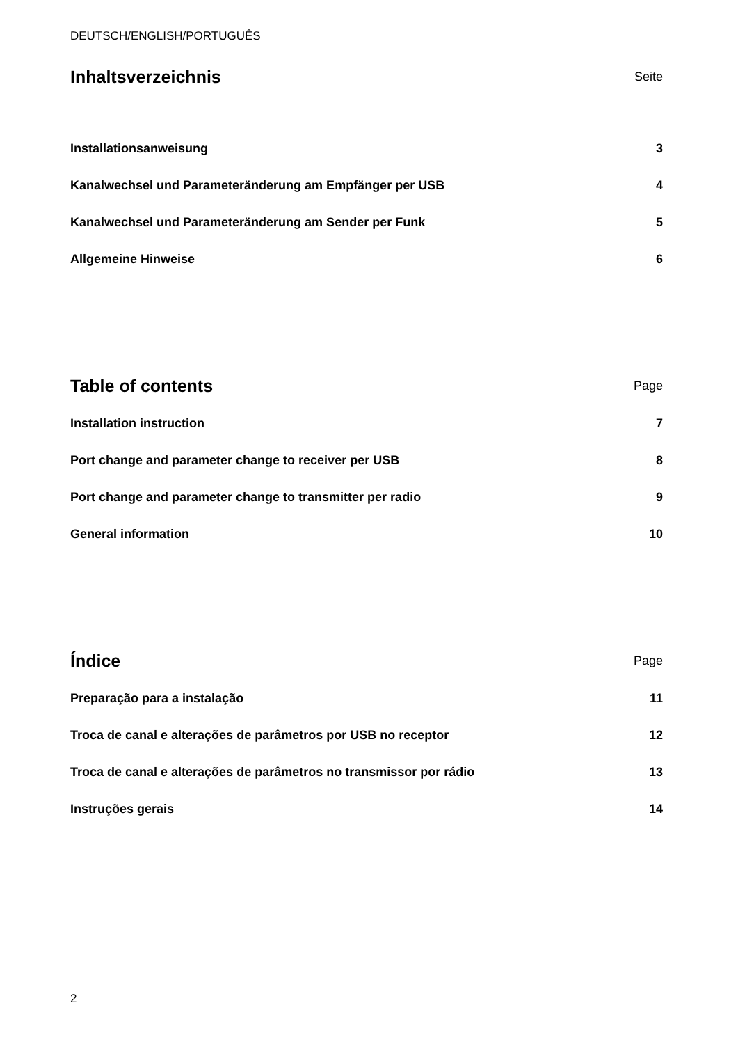DEUTSCH/ENGLISH/PORTUGUÊS
Inhaltsverzeichnis
Seite
Installationsanweisung 3
Kanalwechsel und Parameteränderung am Empfänger per USB 4
Kanalwechsel und Parameteränderung am Sender per Funk 5
Allgemeine Hinweise 6
Table of contents
Page
Installation instruction 7
Port change and parameter change to receiver per USB 8
Port change and parameter change to transmitter per radio 9
General information 10
Índice
Page
Preparação para a instalação 11
Troca de canal e alterações de parâmetros por USB no receptor 12
Troca de canal e alterações de parâmetros no transmissor por rádio 13
Instruções gerais 14
2